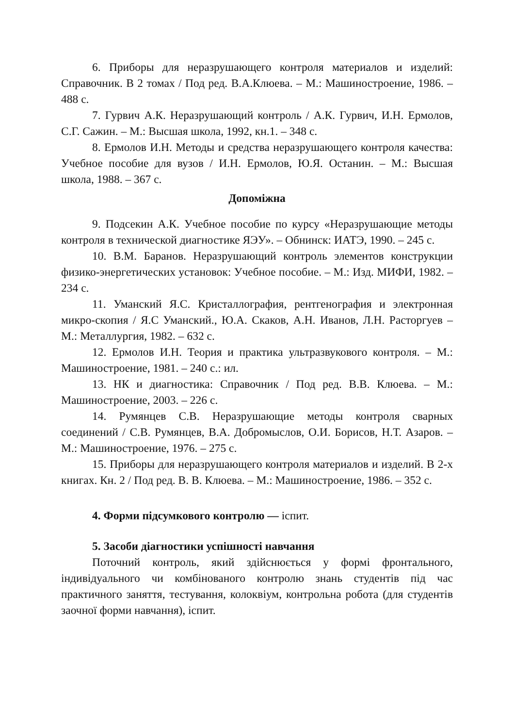6. Приборы для неразрушающего контроля материалов и изделий: Справочник. В 2 томах / Под ред. В.А.Клюева. – М.: Машиностроение, 1986. – 488 с.
7. Гурвич А.К. Неразрушающий контроль / А.К. Гурвич, И.Н. Ермолов, С.Г. Сажин. – М.: Высшая школа, 1992, кн.1. – 348 с.
8. Ермолов И.Н. Методы и средства неразрушающего контроля качества: Учебное пособие для вузов / И.Н. Ермолов, Ю.Я. Останин. – М.: Высшая школа, 1988. – 367 с.
Допоміжна
9. Подсекин А.К. Учебное пособие по курсу «Неразрушающие методы контроля в технической диагностике ЯЭУ». – Обнинск: ИАТЭ, 1990. – 245 с.
10. В.М. Баранов. Неразрушающий контроль элементов конструкции физико-энергетических установок: Учебное пособие. – М.: Изд. МИФИ, 1982. – 234 с.
11. Уманский Я.С. Кристаллография, рентгенография и электронная микро-скопия / Я.С Уманский., Ю.А. Скаков, А.Н. Иванов, Л.Н. Расторгуев – М.: Металлургия, 1982. – 632 с.
12. Ермолов И.Н. Теория и практика ультразвукового контроля. – М.: Машиностроение, 1981. – 240 с.: ил.
13. НК и диагностика: Справочник / Под ред. В.В. Клюева. – М.: Машиностроение, 2003. – 226 с.
14. Румянцев С.В. Неразрушающие методы контроля сварных соединений / С.В. Румянцев, В.А. Добромыслов, О.И. Борисов, Н.Т. Азаров. – М.: Машиностроение, 1976. – 275 с.
15. Приборы для неразрушающего контроля материалов и изделий. В 2-х книгах. Кн. 2 / Под ред. В. В. Клюева. – М.: Машиностроение, 1986. – 352 с.
4. Форми підсумкового контролю — іспит.
5. Засоби діагностики успішності навчання
Поточний контроль, який здійснюється у формі фронтального, індивідуального чи комбінованого контролю знань студентів під час практичного заняття, тестування, колоквіум, контрольна робота (для студентів заочної форми навчання), іспит.